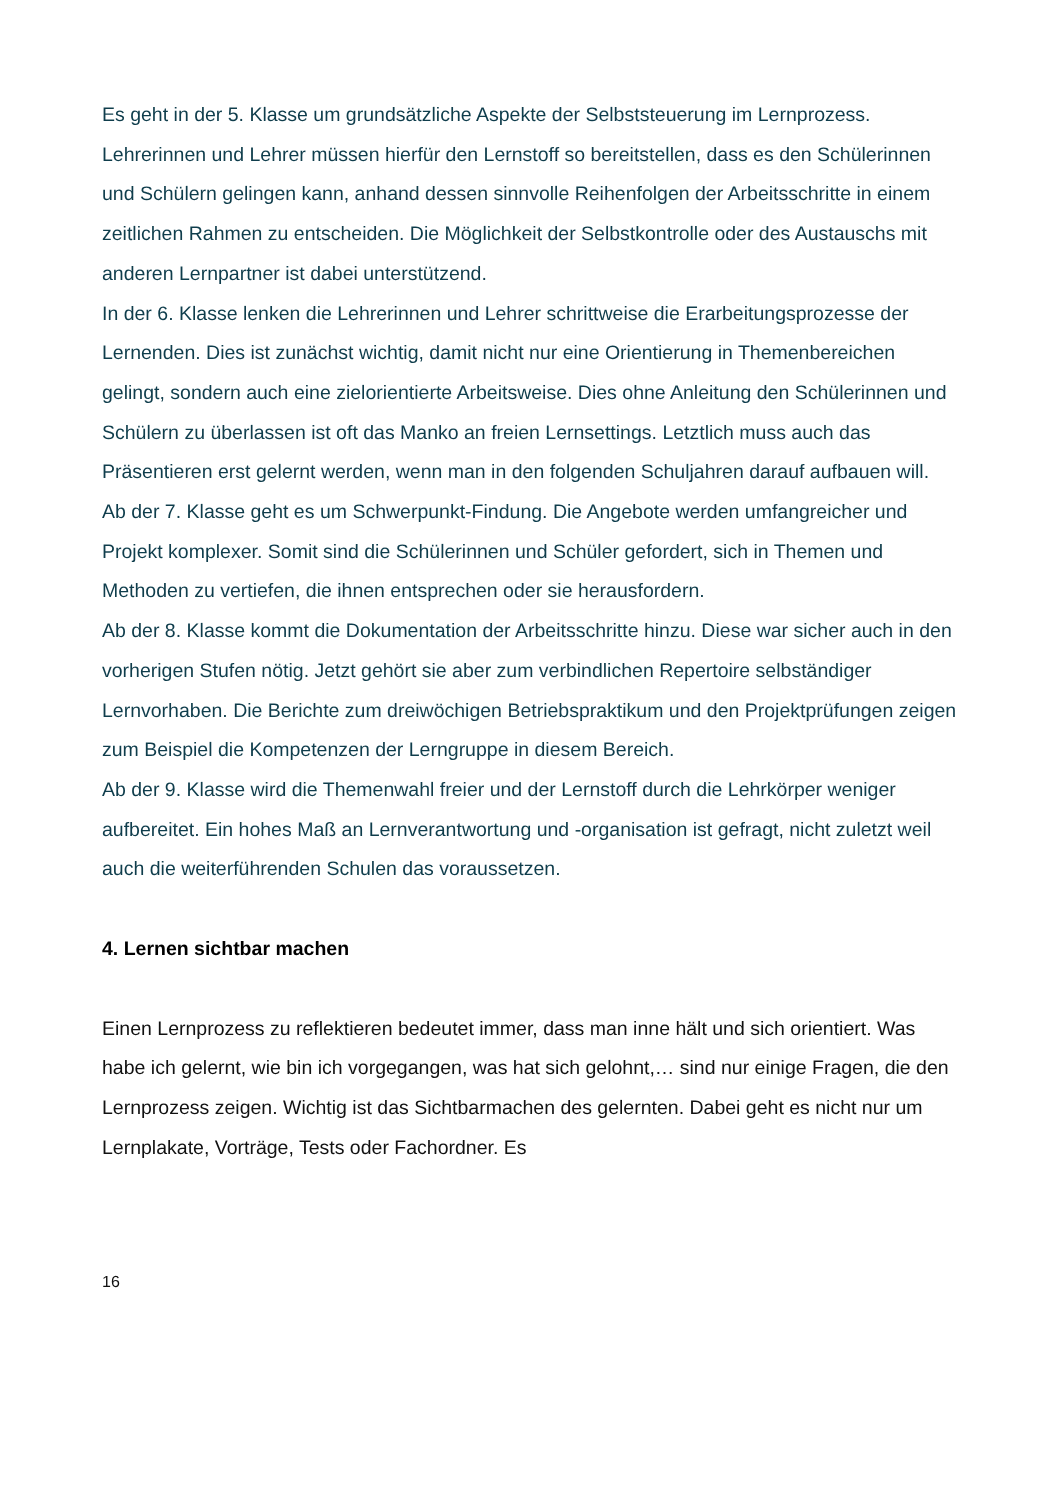Es geht in der 5. Klasse um grundsätzliche Aspekte der Selbststeuerung im Lernprozess. Lehrerinnen und Lehrer müssen hierfür den Lernstoff so bereitstellen, dass es den Schülerinnen und Schülern gelingen kann, anhand dessen sinnvolle Reihenfolgen der Arbeitsschritte in einem zeitlichen Rahmen zu entscheiden. Die Möglichkeit der Selbstkontrolle oder des Austauschs mit anderen Lernpartner ist dabei unterstützend.
In der 6. Klasse lenken die Lehrerinnen und Lehrer schrittweise die Erarbeitungsprozesse der Lernenden. Dies ist zunächst wichtig, damit nicht nur eine Orientierung in Themenbereichen gelingt, sondern auch eine zielorientierte Arbeitsweise. Dies ohne Anleitung den Schülerinnen und Schülern zu überlassen ist oft das Manko an freien Lernsettings. Letztlich muss auch das Präsentieren erst gelernt werden, wenn man in den folgenden Schuljahren darauf aufbauen will.
Ab der 7. Klasse geht es um Schwerpunkt-Findung. Die Angebote werden umfangreicher und Projekt komplexer. Somit sind die Schülerinnen und Schüler gefordert, sich in Themen und Methoden zu vertiefen, die ihnen entsprechen oder sie herausfordern.
Ab der 8. Klasse kommt die Dokumentation der Arbeitsschritte hinzu. Diese war sicher auch in den vorherigen Stufen nötig. Jetzt gehört sie aber zum verbindlichen Repertoire selbständiger Lernvorhaben. Die Berichte zum dreiwöchigen Betriebspraktikum und den Projektprüfungen zeigen zum Beispiel die Kompetenzen der Lerngruppe in diesem Bereich.
Ab der 9. Klasse wird die Themenwahl freier und der Lernstoff durch die Lehrkörper weniger aufbereitet. Ein hohes Maß an Lernverantwortung und -organisation ist gefragt, nicht zuletzt weil auch die weiterführenden Schulen das voraussetzen.
4. Lernen sichtbar machen
Einen Lernprozess zu reflektieren bedeutet immer, dass man inne hält und sich orientiert. Was habe ich gelernt, wie bin ich vorgegangen, was hat sich gelohnt,… sind nur einige Fragen, die den Lernprozess zeigen. Wichtig ist das Sichtbarmachen des gelernten. Dabei geht es nicht nur um Lernplakate, Vorträge, Tests oder Fachordner. Es
16